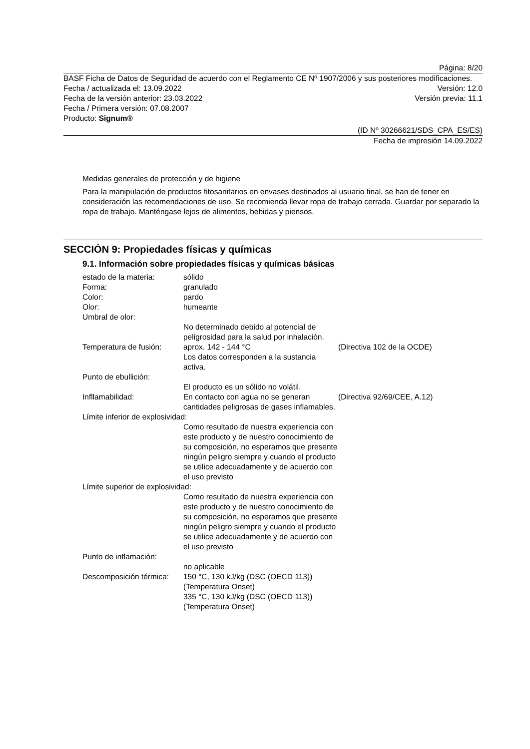Página: 8/20
BASF Ficha de Datos de Seguridad de acuerdo con el Reglamento CE Nº 1907/2006 y sus posteriores modificaciones.
Fecha / actualizada el: 13.09.2022 Versión: 12.0
Fecha de la versión anterior: 23.03.2022 Versión previa: 11.1
Fecha / Primera versión: 07.08.2007
Producto: Signum®
(ID Nº 30266621/SDS_CPA_ES/ES)
Fecha de impresión 14.09.2022
Medidas generales de protección y de higiene
Para la manipulación de productos fitosanitarios en envases destinados al usuario final, se han de tener en consideración las recomendaciones de uso. Se recomienda llevar ropa de trabajo cerrada. Guardar por separado la ropa de trabajo. Manténgase lejos de alimentos, bebidas y piensos.
SECCIÓN 9: Propiedades físicas y químicas
9.1. Información sobre propiedades físicas y químicas básicas
| estado de la materia: | sólido | |
| Forma: | granulado | |
| Color: | pardo | |
| Olor: | humeante | |
| Umbral de olor: | | |
| | No determinado debido al potencial de peligrosidad para la salud por inhalación. | |
| Temperatura de fusión: | aprox. 142 - 144 °C Los datos corresponden a la sustancia activa. | (Directiva 102 de la OCDE) |
| Punto de ebullición: | | |
| | El producto es un sólido no volátil. | |
| Infllamabilidad: | En contacto con agua no se generan cantidades peligrosas de gases inflamables. | (Directiva 92/69/CEE, A.12) |
| Límite inferior de explosividad: | | |
| | Como resultado de nuestra experiencia con este producto y de nuestro conocimiento de su composición, no esperamos que presente ningún peligro siempre y cuando el producto se utilice adecuadamente y de acuerdo con el uso previsto | |
| Límite superior de explosividad: | | |
| | Como resultado de nuestra experiencia con este producto y de nuestro conocimiento de su composición, no esperamos que presente ningún peligro siempre y cuando el producto se utilice adecuadamente y de acuerdo con el uso previsto | |
| Punto de inflamación: | | |
| | no aplicable | |
| Descomposición térmica: | 150 °C, 130 kJ/kg (DSC (OECD 113)) (Temperatura Onset) 335 °C, 130 kJ/kg (DSC (OECD 113)) (Temperatura Onset) | |